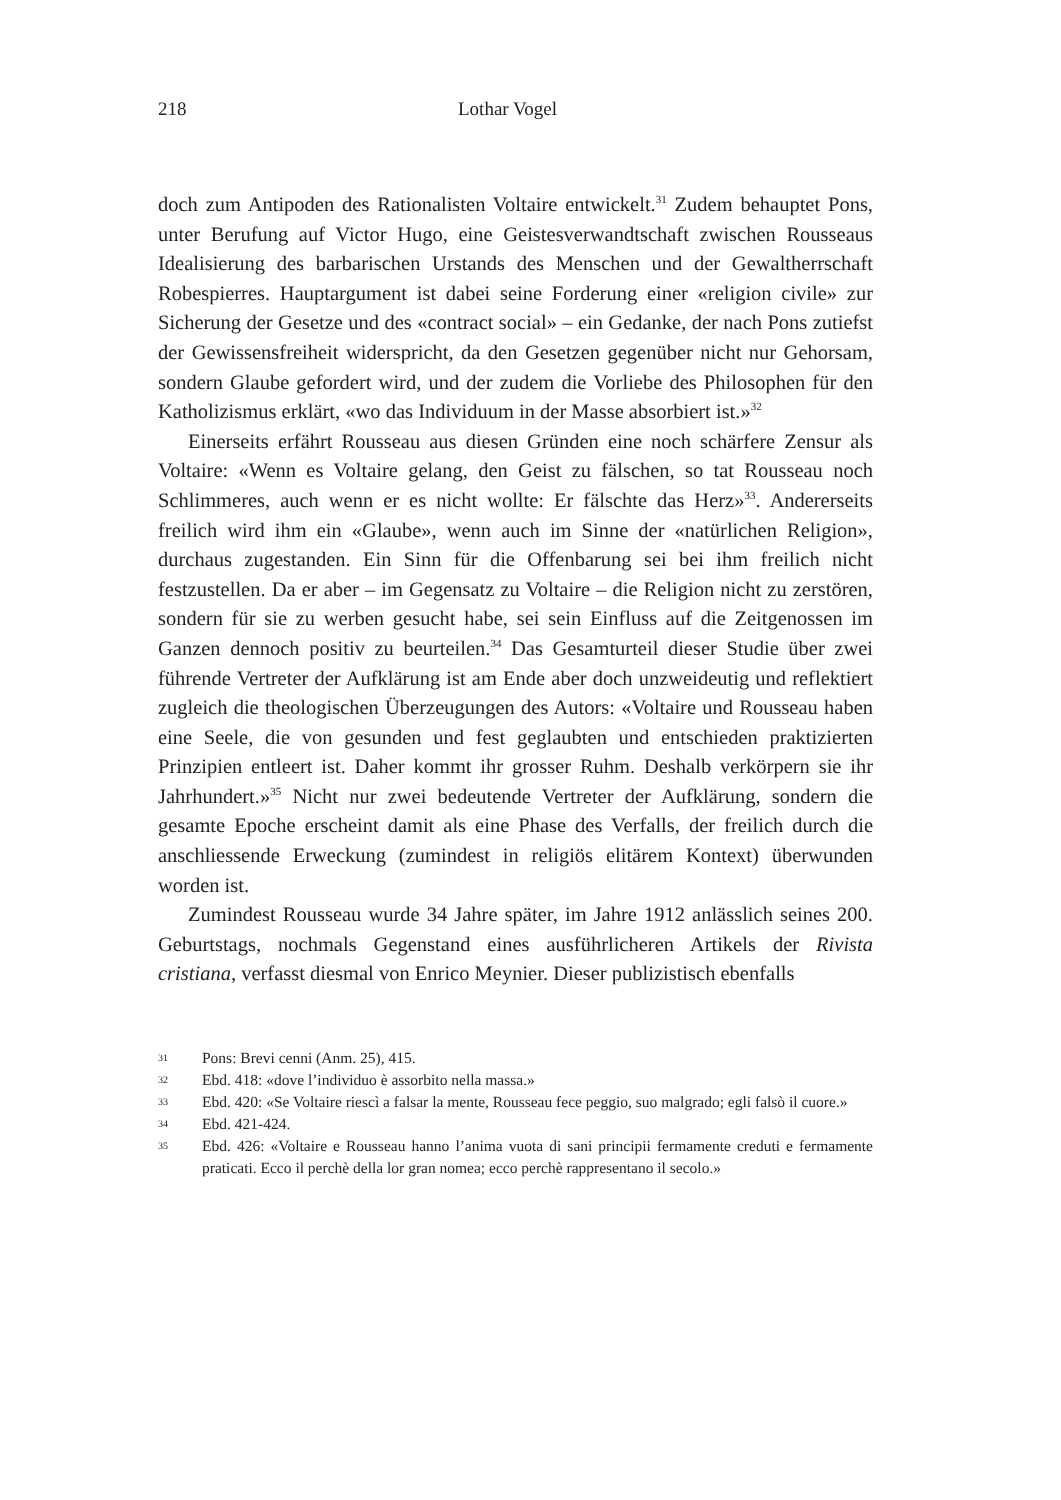218 Lothar Vogel
doch zum Antipoden des Rationalisten Voltaire entwickelt.<sup>31</sup> Zudem behauptet Pons, unter Berufung auf Victor Hugo, eine Geistesverwandtschaft zwischen Rousseaus Idealisierung des barbarischen Urstands des Menschen und der Gewaltherrschaft Robespierres. Hauptargument ist dabei seine Forderung einer «religion civile» zur Sicherung der Gesetze und des «contract social» – ein Gedanke, der nach Pons zutiefst der Gewissensfreiheit widerspricht, da den Gesetzen gegenüber nicht nur Gehorsam, sondern Glaube gefordert wird, und der zudem die Vorliebe des Philosophen für den Katholizismus erklärt, «wo das Individuum in der Masse absorbiert ist.»<sup>32</sup>
Einerseits erfährt Rousseau aus diesen Gründen eine noch schärfere Zensur als Voltaire: «Wenn es Voltaire gelang, den Geist zu fälschen, so tat Rousseau noch Schlimmeres, auch wenn er es nicht wollte: Er fälschte das Herz»<sup>33</sup>. Andererseits freilich wird ihm ein «Glaube», wenn auch im Sinne der «natürlichen Religion», durchaus zugestanden. Ein Sinn für die Offenbarung sei bei ihm freilich nicht festzustellen. Da er aber – im Gegensatz zu Voltaire – die Religion nicht zu zerstören, sondern für sie zu werben gesucht habe, sei sein Einfluss auf die Zeitgenossen im Ganzen dennoch positiv zu beurteilen.<sup>34</sup> Das Gesamturteil dieser Studie über zwei führende Vertreter der Aufklärung ist am Ende aber doch unzweideutig und reflektiert zugleich die theologischen Überzeugungen des Autors: «Voltaire und Rousseau haben eine Seele, die von gesunden und fest geglaubten und entschieden praktizierten Prinzipien entleert ist. Daher kommt ihr grosser Ruhm. Deshalb verkörpern sie ihr Jahrhundert.»<sup>35</sup> Nicht nur zwei bedeutende Vertreter der Aufklärung, sondern die gesamte Epoche erscheint damit als eine Phase des Verfalls, der freilich durch die anschliessende Erweckung (zumindest in religiös elitärem Kontext) überwunden worden ist.
Zumindest Rousseau wurde 34 Jahre später, im Jahre 1912 anlässlich seines 200. Geburtstags, nochmals Gegenstand eines ausführlicheren Artikels der Rivista cristiana, verfasst diesmal von Enrico Meynier. Dieser publizistisch ebenfalls
31 Pons: Brevi cenni (Anm. 25), 415.
32 Ebd. 418: «dove l’individuo è assorbito nella massa.»
33 Ebd. 420: «Se Voltaire riescì a falsar la mente, Rousseau fece peggio, suo malgrado; egli falsò il cuore.»
34 Ebd. 421-424.
35 Ebd. 426: «Voltaire e Rousseau hanno l’anima vuota di sani principii fermamente creduti e fermamente praticati. Ecco il perchè della lor gran nomea; ecco perchè rappresentano il secolo.»